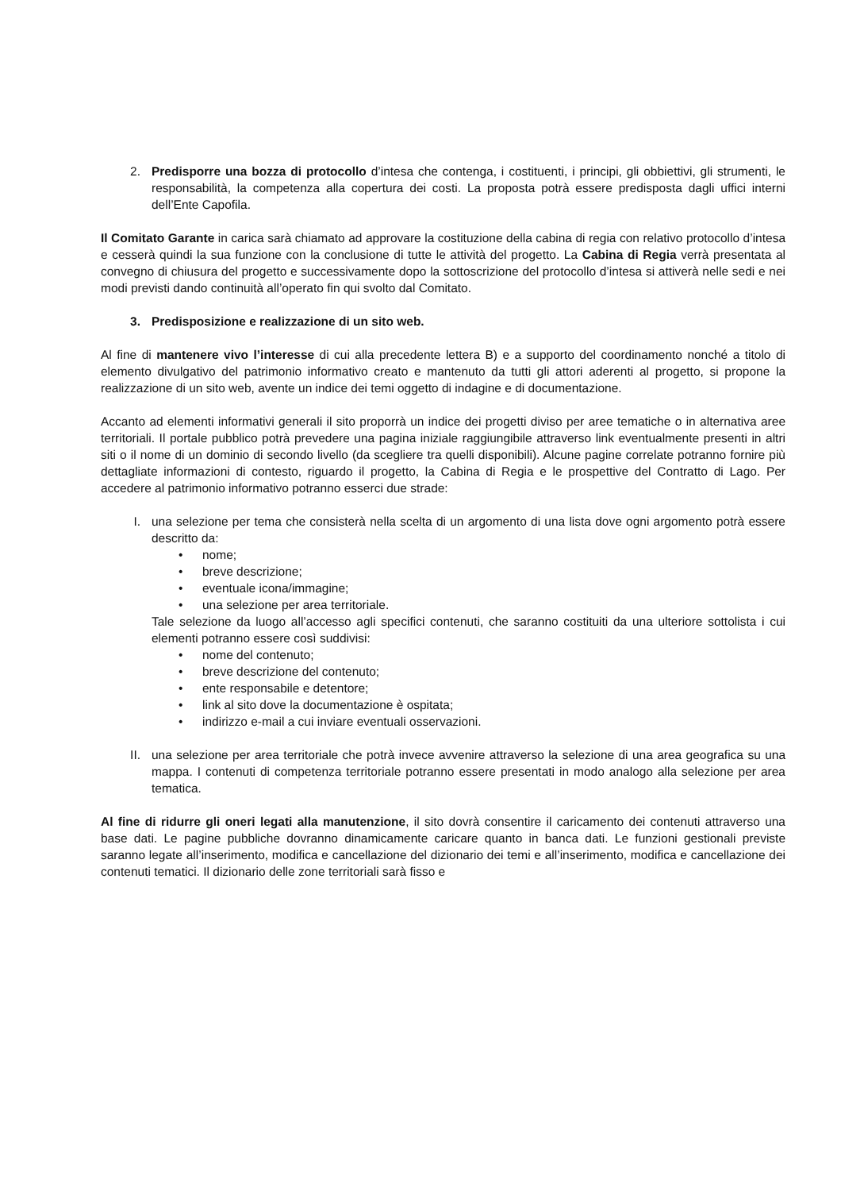2. Predisporre una bozza di protocollo d’intesa che contenga, i costituenti, i principi, gli obbiettivi, gli strumenti, le responsabilità, la competenza alla copertura dei costi. La proposta potrà essere predisposta dagli uffici interni dell’Ente Capofila.
Il Comitato Garante in carica sarà chiamato ad approvare la costituzione della cabina di regia con relativo protocollo d’intesa e cesserà quindi la sua funzione con la conclusione di tutte le attività del progetto. La Cabina di Regia verrà presentata al convegno di chiusura del progetto e successivamente dopo la sottoscrizione del protocollo d’intesa si attiverà nelle sedi e nei modi previsti dando continuità all’operato fin qui svolto dal Comitato.
3. Predisposizione e realizzazione di un sito web.
Al fine di mantenere vivo l’interesse di cui alla precedente lettera B) e a supporto del coordinamento nonché a titolo di elemento divulgativo del patrimonio informativo creato e mantenuto da tutti gli attori aderenti al progetto, si propone la realizzazione di un sito web, avente un indice dei temi oggetto di indagine e di documentazione.
Accanto ad elementi informativi generali il sito proporrà un indice dei progetti diviso per aree tematiche o in alternativa aree territoriali. Il portale pubblico potrà prevedere una pagina iniziale raggiungibile attraverso link eventualmente presenti in altri siti o il nome di un dominio di secondo livello (da scegliere tra quelli disponibili). Alcune pagine correlate potranno fornire più dettagliate informazioni di contesto, riguardo il progetto, la Cabina di Regia e le prospettive del Contratto di Lago. Per accedere al patrimonio informativo potranno esserci due strade:
I. una selezione per tema che consisterà nella scelta di un argomento di una lista dove ogni argomento potrà essere descritto da:
• nome;
• breve descrizione;
• eventuale icona/immagine;
• una selezione per area territoriale.
Tale selezione da luogo all’accesso agli specifici contenuti, che saranno costituiti da una ulteriore sottolista i cui elementi potranno essere così suddivisi:
• nome del contenuto;
• breve descrizione del contenuto;
• ente responsabile e detentore;
• link al sito dove la documentazione è ospitata;
• indirizzo e-mail a cui inviare eventuali osservazioni.
II. una selezione per area territoriale che potrà invece avvenire attraverso la selezione di una area geografica su una mappa. I contenuti di competenza territoriale potranno essere presentati in modo analogo alla selezione per area tematica.
Al fine di ridurre gli oneri legati alla manutenzione, il sito dovrà consentire il caricamento dei contenuti attraverso una base dati. Le pagine pubbliche dovranno dinamicamente caricare quanto in banca dati. Le funzioni gestionali previste saranno legate all’inserimento, modifica e cancellazione del dizionario dei temi e all’inserimento, modifica e cancellazione dei contenuti tematici. Il dizionario delle zone territoriali sarà fisso e